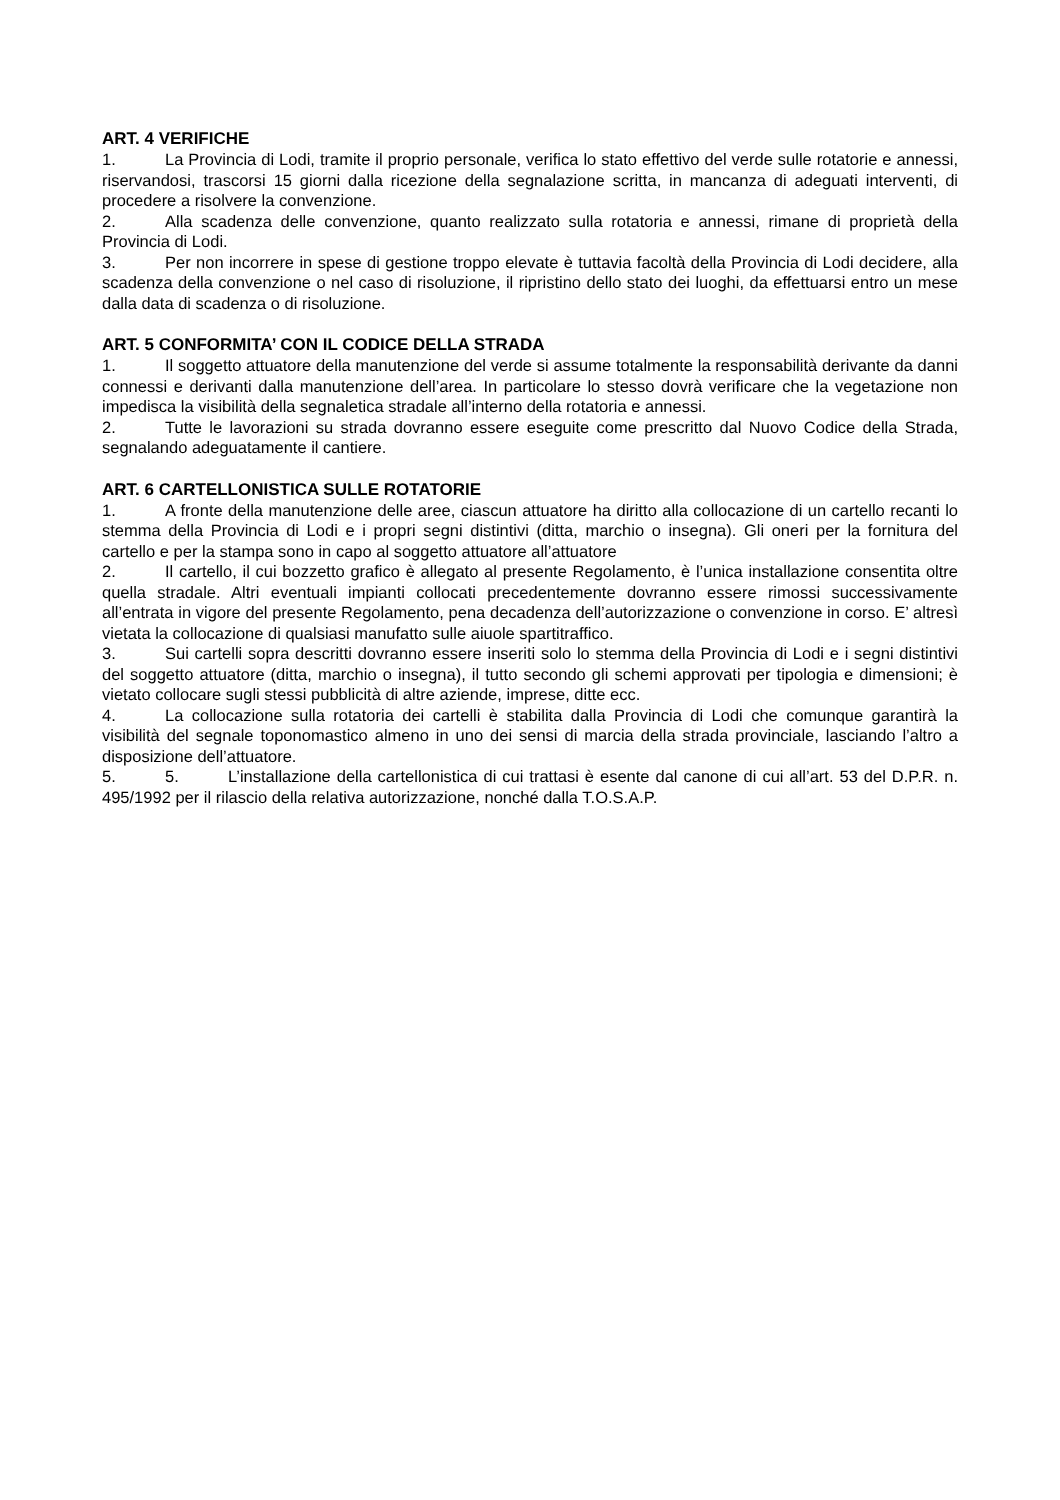ART. 4 VERIFICHE
1. La Provincia di Lodi, tramite il proprio personale, verifica lo stato effettivo del verde sulle rotatorie e annessi, riservandosi, trascorsi 15 giorni dalla ricezione della segnalazione scritta, in mancanza di adeguati interventi, di procedere a risolvere la convenzione.
2. Alla scadenza delle convenzione, quanto realizzato sulla rotatoria e annessi, rimane di proprietà della Provincia di Lodi.
3. Per non incorrere in spese di gestione troppo elevate è tuttavia facoltà della Provincia di Lodi decidere, alla scadenza della convenzione o nel caso di risoluzione, il ripristino dello stato dei luoghi, da effettuarsi entro un mese dalla data di scadenza o di risoluzione.
ART. 5 CONFORMITA’ CON IL CODICE DELLA STRADA
1. Il soggetto attuatore della manutenzione del verde si assume totalmente la responsabilità derivante da danni connessi e derivanti dalla manutenzione dell’area. In particolare lo stesso dovrà verificare che la vegetazione non impedisca la visibilità della segnaletica stradale all’interno della rotatoria e annessi.
2. Tutte le lavorazioni su strada dovranno essere eseguite come prescritto dal Nuovo Codice della Strada, segnalando adeguatamente il cantiere.
ART. 6 CARTELLONISTICA SULLE ROTATORIE
1. A fronte della manutenzione delle aree, ciascun attuatore ha diritto alla collocazione di un cartello recanti lo stemma della Provincia di Lodi e i propri segni distintivi (ditta, marchio o insegna). Gli oneri per la fornitura del cartello e per la stampa sono in capo al soggetto attuatore all’attuatore
2. Il cartello, il cui bozzetto grafico è allegato al presente Regolamento, è l’unica installazione consentita oltre quella stradale. Altri eventuali impianti collocati precedentemente dovranno essere rimossi successivamente all’entrata in vigore del presente Regolamento, pena decadenza dell’autorizzazione o convenzione in corso. E’ altresì vietata la collocazione di qualsiasi manufatto sulle aiuole spartitraffico.
3. Sui cartelli sopra descritti dovranno essere inseriti solo lo stemma della Provincia di Lodi e i segni distintivi del soggetto attuatore (ditta, marchio o insegna), il tutto secondo gli schemi approvati per tipologia e dimensioni; è vietato collocare sugli stessi pubblicità di altre aziende, imprese, ditte ecc.
4. La collocazione sulla rotatoria dei cartelli è stabilita dalla Provincia di Lodi che comunque garantirà la visibilità del segnale toponomastico almeno in uno dei sensi di marcia della strada provinciale, lasciando l’altro a disposizione dell’attuatore.
5. 5. L’installazione della cartellonistica di cui trattasi è esente dal canone di cui all’art. 53 del D.P.R. n. 495/1992 per il rilascio della relativa autorizzazione, nonché dalla T.O.S.A.P.